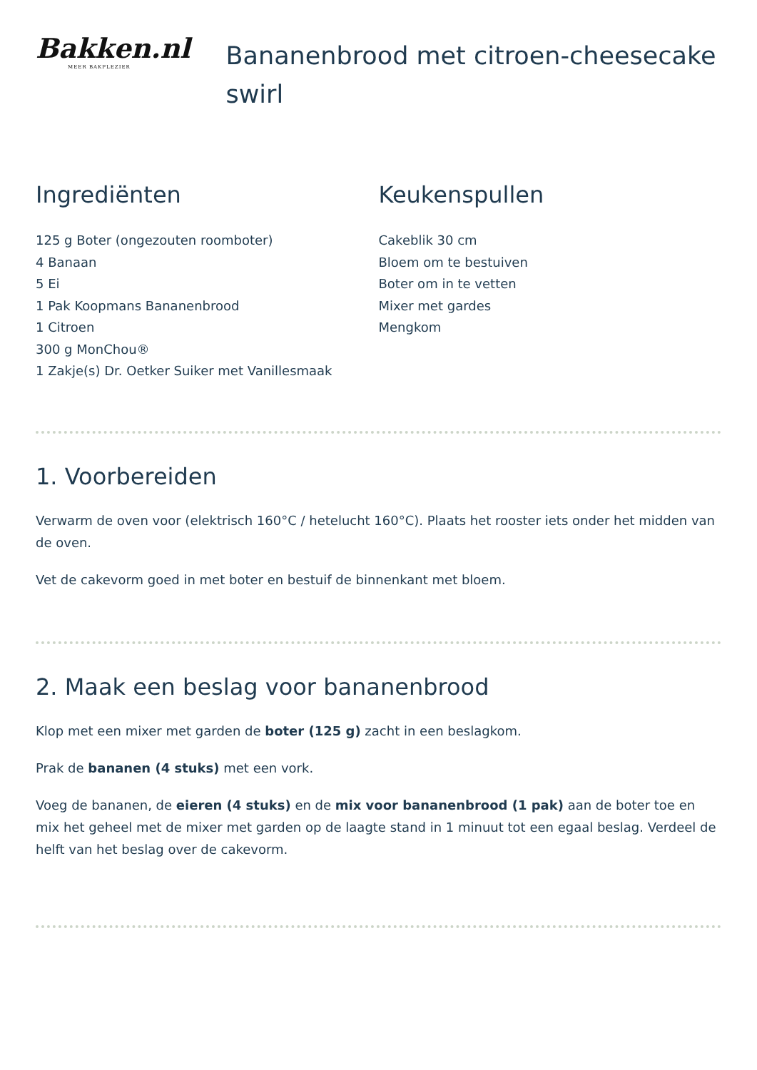Bakken.nl
MEER BAKPLEZIER
Bananenbrood met citroen-cheesecake swirl
Ingrediënten
125 g Boter (ongezouten roomboter)
4 Banaan
5 Ei
1 Pak Koopmans Bananenbrood
1 Citroen
300 g MonChou®
1 Zakje(s) Dr. Oetker Suiker met Vanillesmaak
Keukenspullen
Cakeblik 30 cm
Bloem om te bestuiven
Boter om in te vetten
Mixer met gardes
Mengkom
1. Voorbereiden
Verwarm de oven voor (elektrisch 160°C / hetelucht 160°C). Plaats het rooster iets onder het midden van de oven.
Vet de cakevorm goed in met boter en bestuif de binnenkant met bloem.
2. Maak een beslag voor bananenbrood
Klop met een mixer met garden de boter (125 g) zacht in een beslagkom.
Prak de bananen (4 stuks) met een vork.
Voeg de bananen, de eieren (4 stuks) en de mix voor bananenbrood (1 pak) aan de boter toe en mix het geheel met de mixer met garden op de laagte stand in 1 minuut tot een egaal beslag. Verdeel de helft van het beslag over de cakevorm.